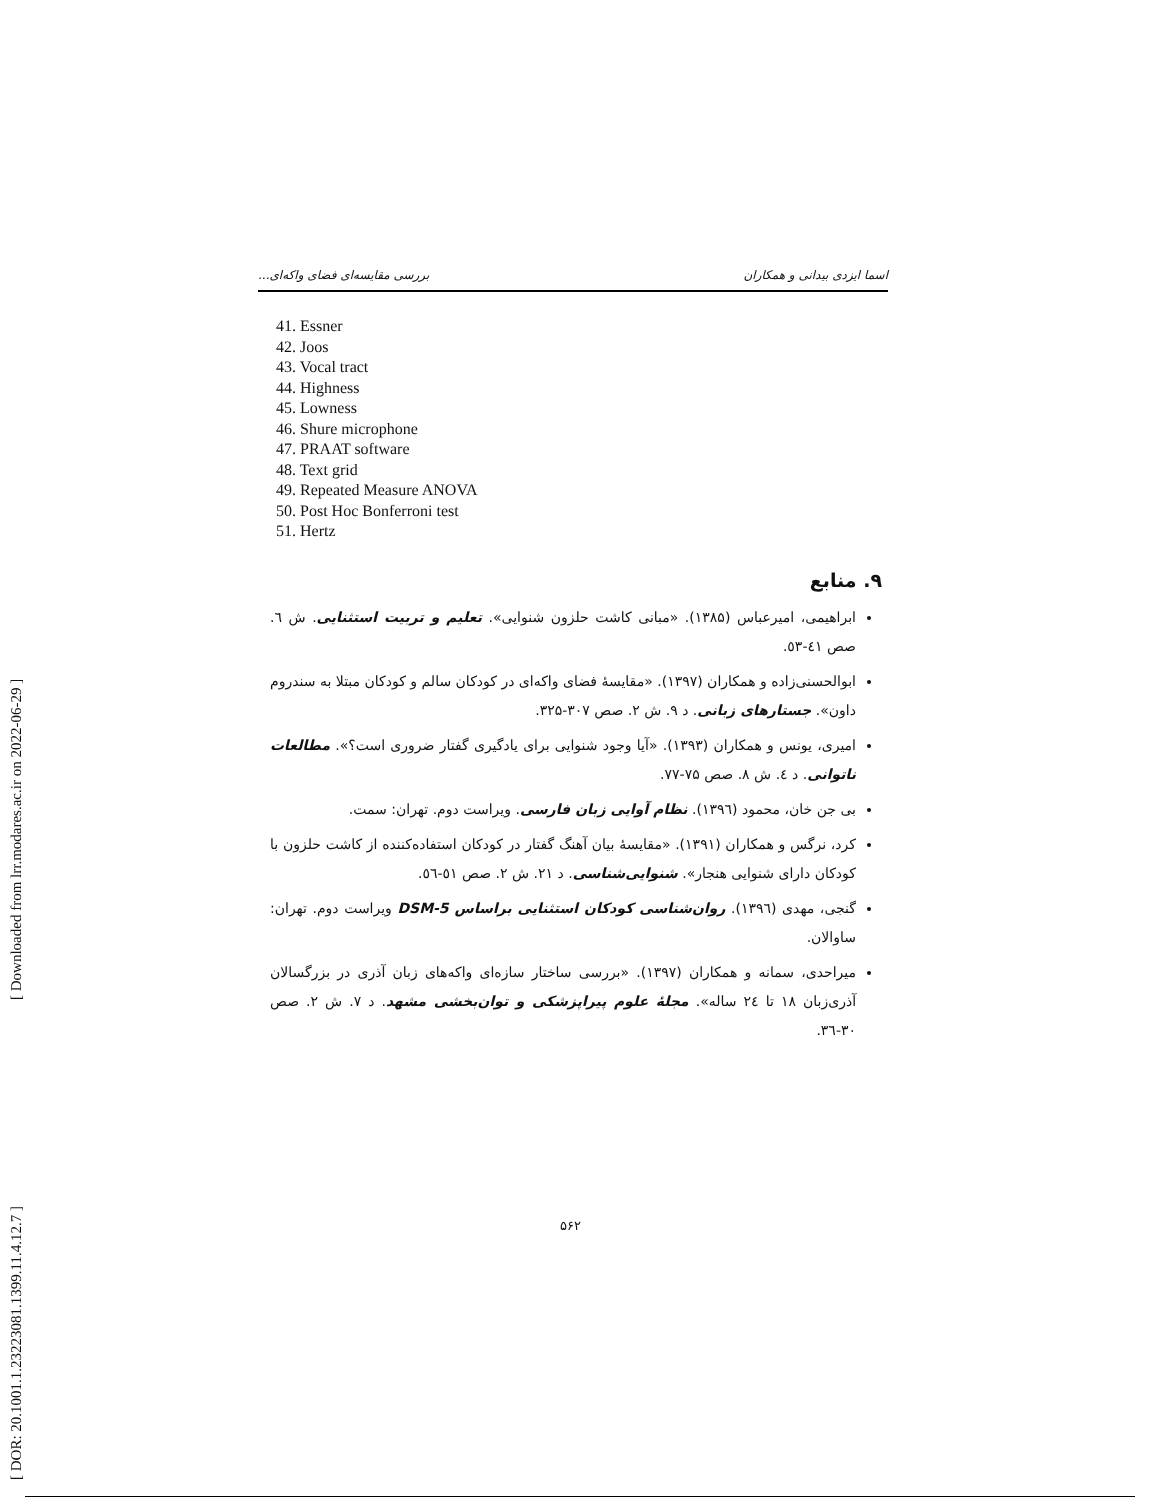[ Downloaded from lrr.modares.ac.ir on 2022-06-29 ]
[ DOR: 20.1001.1.23223081.1399.11.4.12.7 ]
اسما ایزدی بیدانی و همکاران بررسی مقایسه‌ای فضای واکه‌ای...
41. Essner
42. Joos
43. Vocal tract
44. Highness
45. Lowness
46. Shure microphone
47. PRAAT software
48. Text grid
49. Repeated Measure ANOVA
50. Post Hoc Bonferroni test
51. Hertz
۹. منابع
ابراهیمی، امیرعباس (۱۳۸۵). «مبانی کاشت حلزون شنوایی». تعلیم و تربیت استثنایی. ش ٦. صص ٤١-٥٣.
ابوالحسنی‌زاده و همکاران (۱۳۹۷). «مقایسهٔ فضای واکه‌ای در کودکان سالم و کودکان مبتلا به سندروم داون». جستارهای زبانی. د ۹. ش ۲. صص ۳۰۷-۳۲۵.
امیری، یونس و همکاران (۱۳۹۳). «آیا وجود شنوایی برای یادگیری گفتار ضروری است؟». مطالعات ناتوانی. د ٤. ش ۸. صص ۷۵-۷۷.
بی جن خان، محمود (۱۳۹٦). نظام آوایی زبان فارسی. ویراست دوم. تهران: سمت.
کرد، نرگس و همکاران (۱۳۹۱). «مقایسهٔ بیان آهنگ گفتار در کودکان استفاده‌کننده از کاشت حلزون با کودکان دارای شنوایی هنجار». شنوایی‌شناسی. د ۲۱. ش ۲. صص ٥١-٥٦.
گنجی، مهدی (۱۳۹٦). روان‌شناسی کودکان استثنایی براساس DSM-5 ویراست دوم. تهران: ساوالان.
میراحدی، سمانه و همکاران (۱۳۹۷). «بررسی ساختار سازه‌ای واکه‌های زبان آذری در بزرگسالان آذری‌زبان ۱۸ تا ۲٤ ساله». مجلهٔ علوم پیراپزشکی و توان‌بخشی مشهد. د ۷. ش ۲. صص ۳۰-۳٦.
۵۶۲